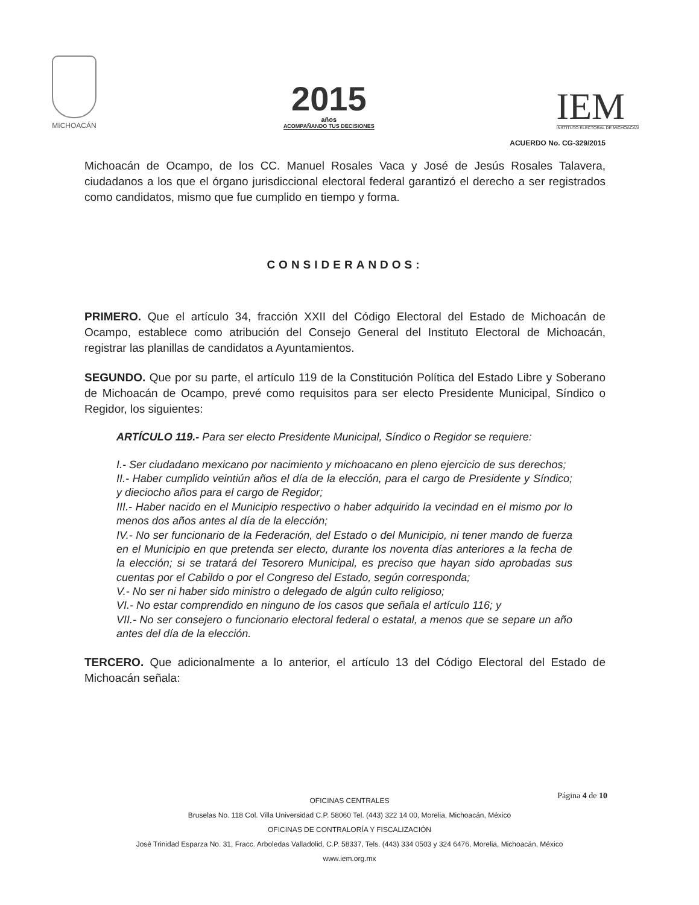MICHOACÁN
2015
años
ACOMPAÑANDO TUS DECISIONES
IEM
INSTITUTO ELECTORAL DE MICHOACÁN
ACUERDO No. CG-329/2015
Michoacán de Ocampo, de los CC. Manuel Rosales Vaca y José de Jesús Rosales Talavera, ciudadanos a los que el órgano jurisdiccional electoral federal garantizó el derecho a ser registrados como candidatos, mismo que fue cumplido en tiempo y forma.
CONSIDERANDOS:
PRIMERO. Que el artículo 34, fracción XXII del Código Electoral del Estado de Michoacán de Ocampo, establece como atribución del Consejo General del Instituto Electoral de Michoacán, registrar las planillas de candidatos a Ayuntamientos.
SEGUNDO. Que por su parte, el artículo 119 de la Constitución Política del Estado Libre y Soberano de Michoacán de Ocampo, prevé como requisitos para ser electo Presidente Municipal, Síndico o Regidor, los siguientes:
ARTÍCULO 119.- Para ser electo Presidente Municipal, Síndico o Regidor se requiere:
I.- Ser ciudadano mexicano por nacimiento y michoacano en pleno ejercicio de sus derechos;
II.- Haber cumplido veintiún años el día de la elección, para el cargo de Presidente y Síndico; y dieciocho años para el cargo de Regidor;
III.- Haber nacido en el Municipio respectivo o haber adquirido la vecindad en el mismo por lo menos dos años antes al día de la elección;
IV.- No ser funcionario de la Federación, del Estado o del Municipio, ni tener mando de fuerza en el Municipio en que pretenda ser electo, durante los noventa días anteriores a la fecha de la elección; si se tratará del Tesorero Municipal, es preciso que hayan sido aprobadas sus cuentas por el Cabildo o por el Congreso del Estado, según corresponda;
V.- No ser ni haber sido ministro o delegado de algún culto religioso;
VI.- No estar comprendido en ninguno de los casos que señala el artículo 116; y
VII.- No ser consejero o funcionario electoral federal o estatal, a menos que se separe un año antes del día de la elección.
TERCERO. Que adicionalmente a lo anterior, el artículo 13 del Código Electoral del Estado de Michoacán señala:
Página 4 de 10
OFICINAS CENTRALES
Bruselas No. 118 Col. Villa Universidad C.P. 58060 Tel. (443) 322 14 00, Morelia, Michoacán, México
OFICINAS DE CONTRALORÍA Y FISCALIZACIÓN
José Trinidad Esparza No. 31, Fracc. Arboledas Valladolid, C.P. 58337, Tels. (443) 334 0503 y 324 6476, Morelia, Michoacán, México
www.iem.org.mx